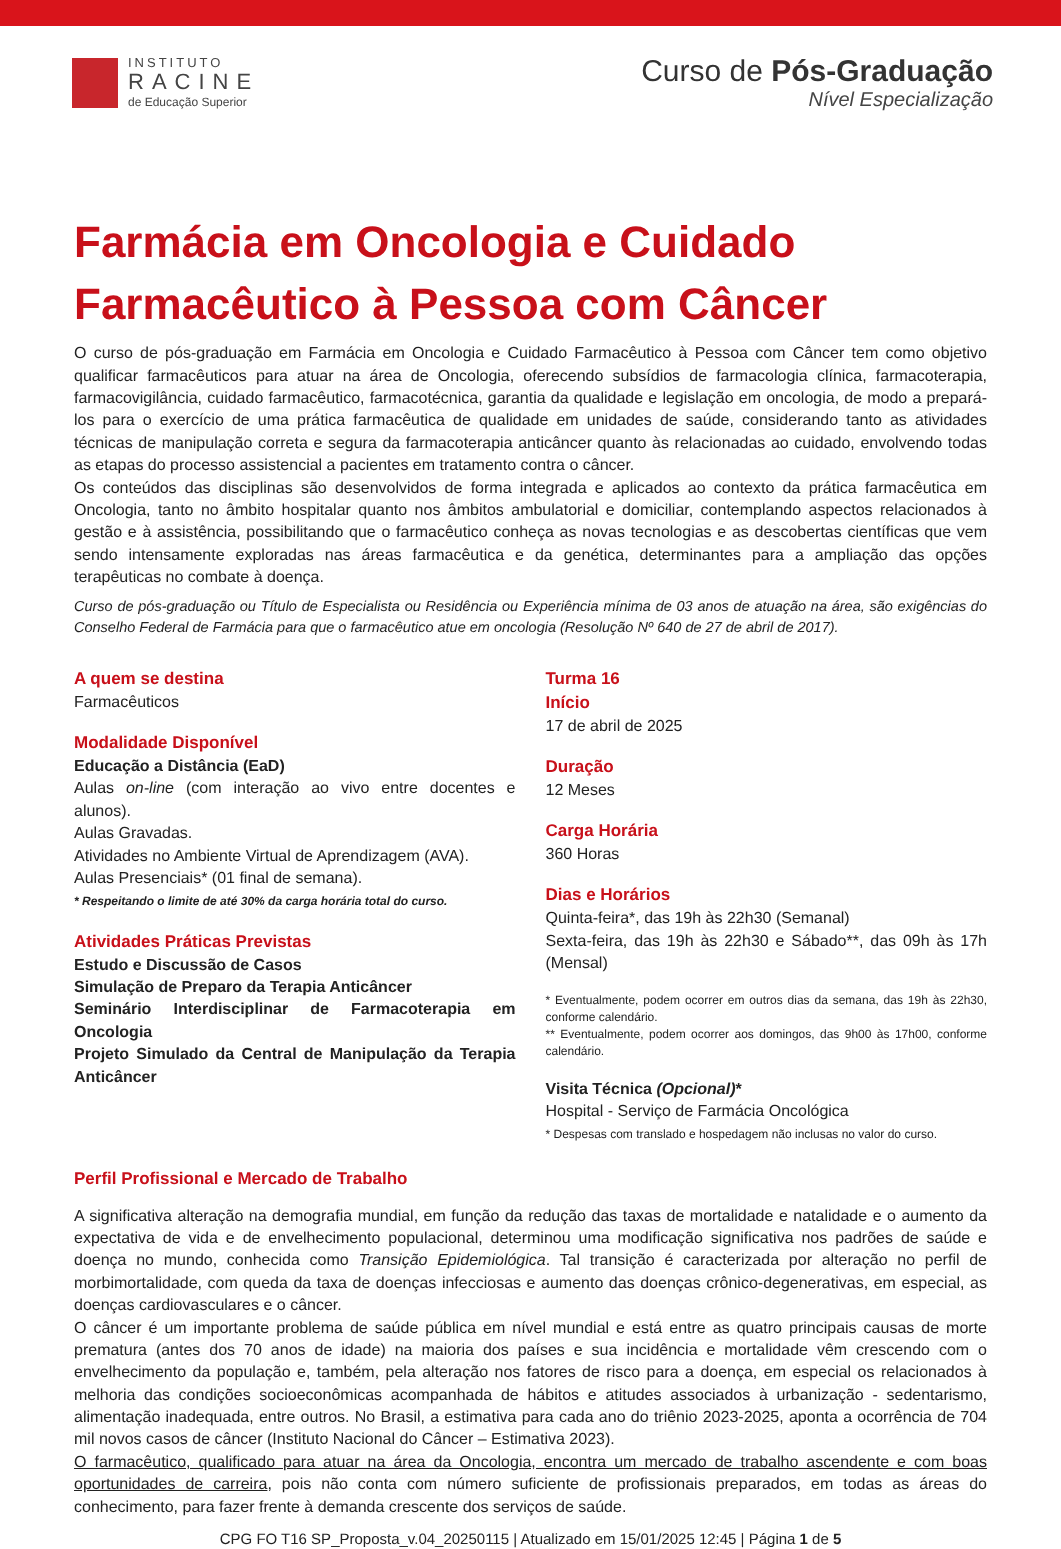INSTITUTO
RACINE
de Educação Superior
Curso de Pós-Graduação
Nível Especialização
Farmácia em Oncologia e Cuidado Farmacêutico à Pessoa com Câncer
O curso de pós-graduação em Farmácia em Oncologia e Cuidado Farmacêutico à Pessoa com Câncer tem como objetivo qualificar farmacêuticos para atuar na área de Oncologia, oferecendo subsídios de farmacologia clínica, farmacoterapia, farmacovigilância, cuidado farmacêutico, farmacotécnica, garantia da qualidade e legislação em oncologia, de modo a prepará-los para o exercício de uma prática farmacêutica de qualidade em unidades de saúde, considerando tanto as atividades técnicas de manipulação correta e segura da farmacoterapia anticâncer quanto às relacionadas ao cuidado, envolvendo todas as etapas do processo assistencial a pacientes em tratamento contra o câncer.
Os conteúdos das disciplinas são desenvolvidos de forma integrada e aplicados ao contexto da prática farmacêutica em Oncologia, tanto no âmbito hospitalar quanto nos âmbitos ambulatorial e domiciliar, contemplando aspectos relacionados à gestão e à assistência, possibilitando que o farmacêutico conheça as novas tecnologias e as descobertas científicas que vem sendo intensamente exploradas nas áreas farmacêutica e da genética, determinantes para a ampliação das opções terapêuticas no combate à doença.
Curso de pós-graduação ou Título de Especialista ou Residência ou Experiência mínima de 03 anos de atuação na área, são exigências do Conselho Federal de Farmácia para que o farmacêutico atue em oncologia (Resolução Nº 640 de 27 de abril de 2017).
A quem se destina
Farmacêuticos
Modalidade Disponível
Educação a Distância (EaD)
Aulas on-line (com interação ao vivo entre docentes e alunos).
Aulas Gravadas.
Atividades no Ambiente Virtual de Aprendizagem (AVA).
Aulas Presenciais* (01 final de semana).
* Respeitando o limite de até 30% da carga horária total do curso.
Atividades Práticas Previstas
Estudo e Discussão de Casos
Simulação de Preparo da Terapia Anticâncer
Seminário Interdisciplinar de Farmacoterapia em Oncologia
Projeto Simulado da Central de Manipulação da Terapia Anticâncer
Turma 16
Início
17 de abril de 2025
Duração
12 Meses
Carga Horária
360 Horas
Dias e Horários
Quinta-feira*, das 19h às 22h30 (Semanal)
Sexta-feira, das 19h às 22h30 e Sábado**, das 09h às 17h (Mensal)
* Eventualmente, podem ocorrer em outros dias da semana, das 19h às 22h30, conforme calendário.
** Eventualmente, podem ocorrer aos domingos, das 9h00 às 17h00, conforme calendário.
Visita Técnica (Opcional)*
Hospital - Serviço de Farmácia Oncológica
* Despesas com translado e hospedagem não inclusas no valor do curso.
Perfil Profissional e Mercado de Trabalho
A significativa alteração na demografia mundial, em função da redução das taxas de mortalidade e natalidade e o aumento da expectativa de vida e de envelhecimento populacional, determinou uma modificação significativa nos padrões de saúde e doença no mundo, conhecida como Transição Epidemiológica. Tal transição é caracterizada por alteração no perfil de morbimortalidade, com queda da taxa de doenças infecciosas e aumento das doenças crônico-degenerativas, em especial, as doenças cardiovasculares e o câncer.
O câncer é um importante problema de saúde pública em nível mundial e está entre as quatro principais causas de morte prematura (antes dos 70 anos de idade) na maioria dos países e sua incidência e mortalidade vêm crescendo com o envelhecimento da população e, também, pela alteração nos fatores de risco para a doença, em especial os relacionados à melhoria das condições socioeconômicas acompanhada de hábitos e atitudes associados à urbanização - sedentarismo, alimentação inadequada, entre outros. No Brasil, a estimativa para cada ano do triênio 2023-2025, aponta a ocorrência de 704 mil novos casos de câncer (Instituto Nacional do Câncer – Estimativa 2023).
O farmacêutico, qualificado para atuar na área da Oncologia, encontra um mercado de trabalho ascendente e com boas oportunidades de carreira, pois não conta com número suficiente de profissionais preparados, em todas as áreas do conhecimento, para fazer frente à demanda crescente dos serviços de saúde.
CPG FO T16 SP_Proposta_v.04_20250115 | Atualizado em 15/01/2025 12:45 | Página 1 de 5